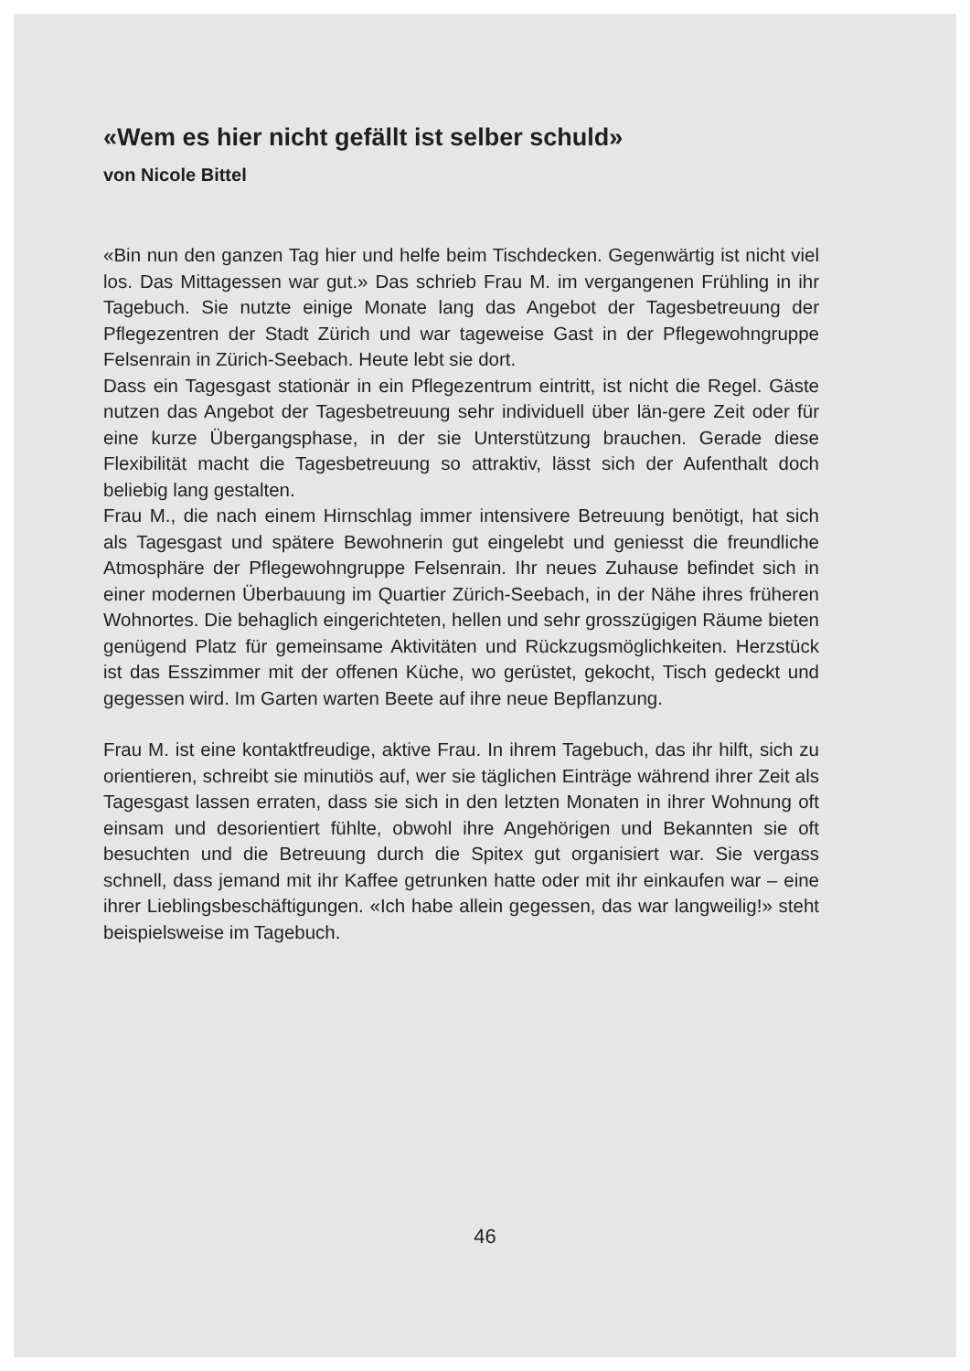«Wem es hier nicht gefällt ist selber schuld»
von Nicole Bittel
«Bin nun den ganzen Tag hier und helfe beim Tischdecken. Gegenwärtig ist nicht viel los. Das Mittagessen war gut.» Das schrieb Frau M. im vergangenen Frühling in ihr Tagebuch. Sie nutzte einige Monate lang das Angebot der Tagesbetreuung der Pflegezentren der Stadt Zürich und war tageweise Gast in der Pflegewohngruppe Felsenrain in Zürich-Seebach. Heute lebt sie dort.
Dass ein Tagesgast stationär in ein Pflegezentrum eintritt, ist nicht die Regel. Gäste nutzen das Angebot der Tagesbetreuung sehr individuell über län-gere Zeit oder für eine kurze Übergangsphase, in der sie Unterstützung brauchen. Gerade diese Flexibilität macht die Tagesbetreuung so attraktiv, lässt sich der Aufenthalt doch beliebig lang gestalten.
Frau M., die nach einem Hirnschlag immer intensivere Betreuung benötigt, hat sich als Tagesgast und spätere Bewohnerin gut eingelebt und geniesst die freundliche Atmosphäre der Pflegewohngruppe Felsenrain. Ihr neues Zuhause befindet sich in einer modernen Überbauung im Quartier Zürich-Seebach, in der Nähe ihres früheren Wohnortes. Die behaglich eingerichteten, hellen und sehr grosszügigen Räume bieten genügend Platz für gemeinsame Aktivitäten und Rückzugsmöglichkeiten. Herzstück ist das Esszimmer mit der offenen Küche, wo gerüstet, gekocht, Tisch gedeckt und gegessen wird. Im Garten warten Beete auf ihre neue Bepflanzung.
Frau M. ist eine kontaktfreudige, aktive Frau. In ihrem Tagebuch, das ihr hilft, sich zu orientieren, schreibt sie minutiös auf, wer sie täglichen Einträge während ihrer Zeit als Tagesgast lassen erraten, dass sie sich in den letzten Monaten in ihrer Wohnung oft einsam und desorientiert fühlte, obwohl ihre Angehörigen und Bekannten sie oft besuchten und die Betreuung durch die Spitex gut organisiert war. Sie vergass schnell, dass jemand mit ihr Kaffee getrunken hatte oder mit ihr einkaufen war – eine ihrer Lieblingsbeschäftigungen. «Ich habe allein gegessen, das war langweilig!» steht beispielsweise im Tagebuch.
46